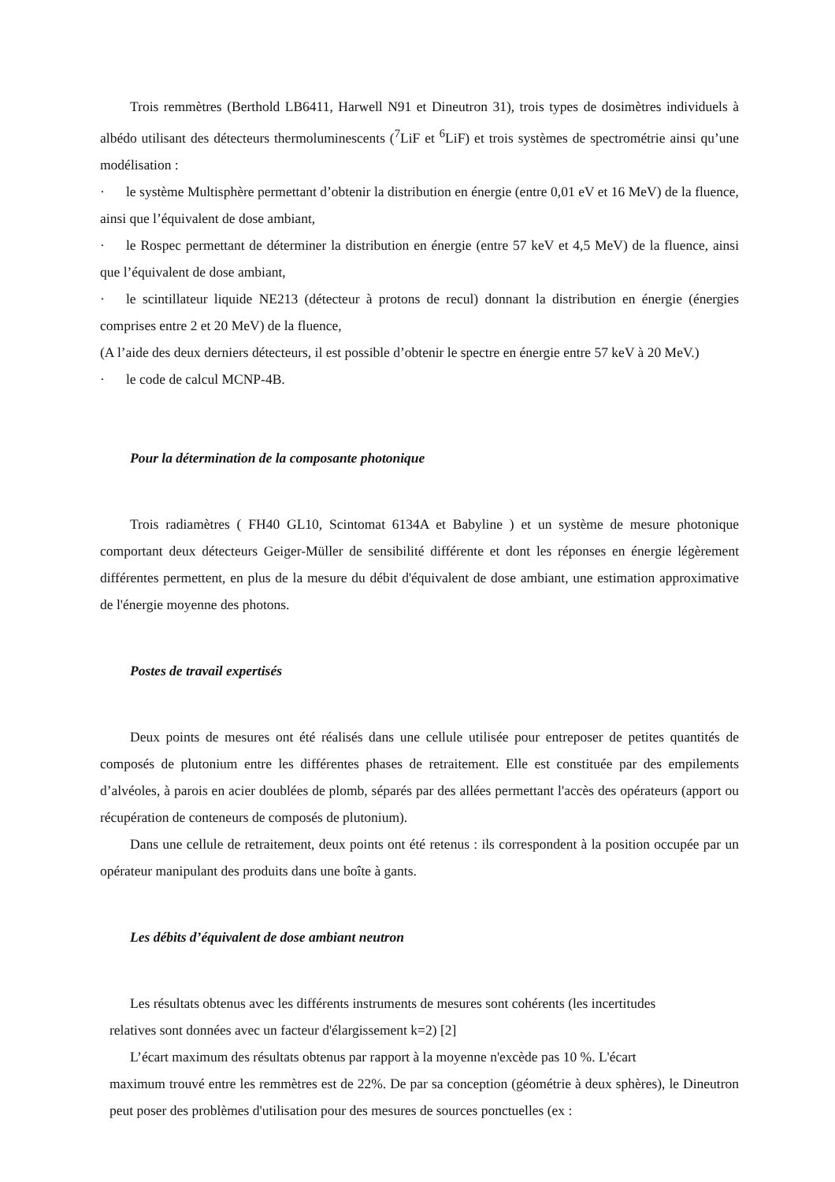Trois remmètres (Berthold LB6411, Harwell N91 et Dineutron 31), trois types de dosimètres individuels à albédo utilisant des détecteurs thermoluminescents (<sup>7</sup>LiF et <sup>6</sup>LiF) et trois systèmes de spectrométrie ainsi qu’une modélisation :
· le système Multisphère permettant d’obtenir la distribution en énergie (entre 0,01 eV et 16 MeV) de la fluence, ainsi que l’équivalent de dose ambiant,
· le Rospec permettant de déterminer la distribution en énergie (entre 57 keV et 4,5 MeV) de la fluence, ainsi que l’équivalent de dose ambiant,
· le scintillateur liquide NE213 (détecteur à protons de recul) donnant la distribution en énergie (énergies comprises entre 2 et 20 MeV) de la fluence,
(A l’aide des deux derniers détecteurs, il est possible d’obtenir le spectre en énergie entre 57 keV à 20 MeV.)
· le code de calcul MCNP-4B.
Pour la détermination de la composante photonique
Trois radiamètres ( FH40 GL10, Scintomat 6134A et Babyline ) et un système de mesure photonique comportant deux détecteurs Geiger-Müller de sensibilité différente et dont les réponses en énergie légèrement différentes permettent, en plus de la mesure du débit d'équivalent de dose ambiant, une estimation approximative de l'énergie moyenne des photons.
Postes de travail expertisés
Deux points de mesures ont été réalisés dans une cellule utilisée pour entreposer de petites quantités de composés de plutonium entre les différentes phases de retraitement. Elle est constituée par des empilements d’alvéoles, à parois en acier doublées de plomb, séparés par des allées permettant l'accès des opérateurs (apport ou récupération de conteneurs de composés de plutonium).
Dans une cellule de retraitement, deux points ont été retenus : ils correspondent à la position occupée par un opérateur manipulant des produits dans une boîte à gants.
Les débits d’équivalent de dose ambiant neutron
Les résultats obtenus avec les différents instruments de mesures sont cohérents (les incertitudes
relatives sont données avec un facteur d'élargissement k=2) [2]
L’écart maximum des résultats obtenus par rapport à la moyenne n'excède pas 10 %. L'écart
maximum trouvé entre les remmètres est de 22%. De par sa conception (géométrie à deux sphères), le Dineutron peut poser des problèmes d'utilisation pour des mesures de sources ponctuelles (ex :